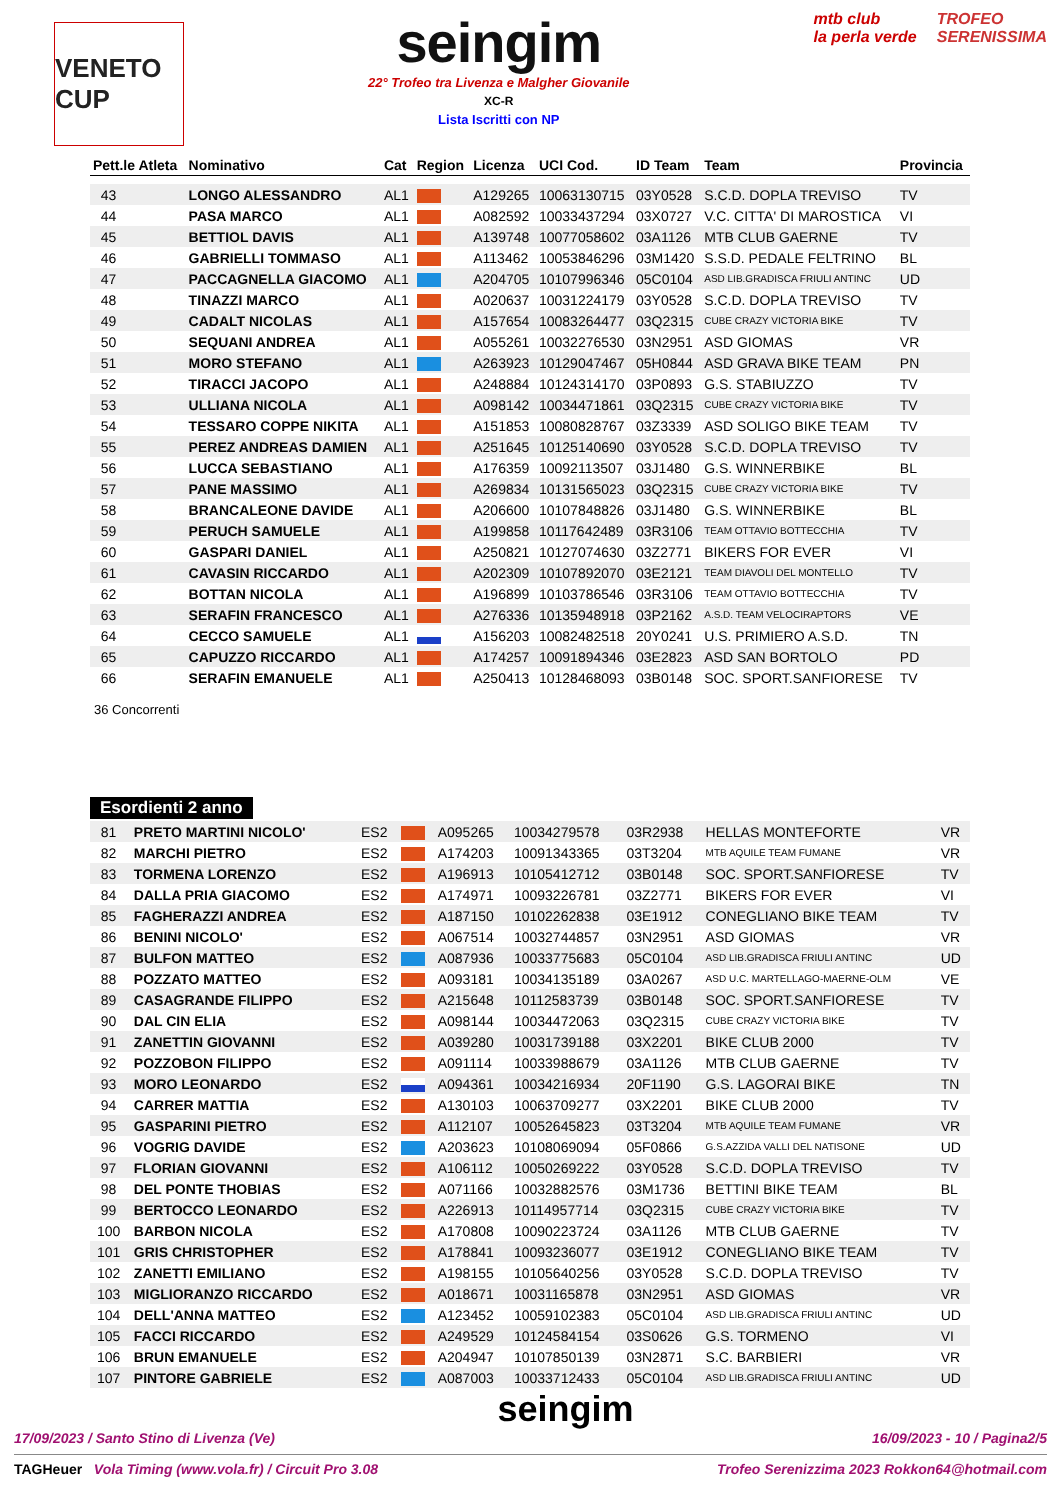VENETO CUP
seingim
22° Trofeo tra Livenza e Malgher Giovanile
XC-R
Lista Iscritti con NP
mtb club
la perla verde TROFEO
SERENISSIMA
| Pett.le Atleta | Nominativo | Cat | Region | Licenza | UCI Cod. | ID Team | Team | Provincia |
| --- | --- | --- | --- | --- | --- | --- | --- | --- |
| 43 | LONGO ALESSANDRO | AL1 | | A129265 | 10063130715 | 03Y0528 | S.C.D. DOPLA TREVISO | TV |
| 44 | PASA MARCO | AL1 | | A082592 | 10033437294 | 03X0727 | V.C. CITTA' DI MAROSTICA | VI |
| 45 | BETTIOL DAVIS | AL1 | | A139748 | 10077058602 | 03A1126 | MTB CLUB GAERNE | TV |
| 46 | GABRIELLI TOMMASO | AL1 | | A113462 | 10053846296 | 03M1420 | S.S.D. PEDALE FELTRINO | BL |
| 47 | PACCAGNELLA GIACOMO | AL1 | | A204705 | 10107996346 | 05C0104 | ASD LIB.GRADISCA FRIULI ANTINC | UD |
| 48 | TINAZZI MARCO | AL1 | | A020637 | 10031224179 | 03Y0528 | S.C.D. DOPLA TREVISO | TV |
| 49 | CADALT NICOLAS | AL1 | | A157654 | 10083264477 | 03Q2315 | CUBE CRAZY VICTORIA BIKE | TV |
| 50 | SEQUANI ANDREA | AL1 | | A055261 | 10032276530 | 03N2951 | ASD GIOMAS | VR |
| 51 | MORO STEFANO | AL1 | | A263923 | 10129047467 | 05H0844 | ASD GRAVA BIKE TEAM | PN |
| 52 | TIRACCI JACOPO | AL1 | | A248884 | 10124314170 | 03P0893 | G.S. STABIUZZO | TV |
| 53 | ULLIANA NICOLA | AL1 | | A098142 | 10034471861 | 03Q2315 | CUBE CRAZY VICTORIA BIKE | TV |
| 54 | TESSARO COPPE NIKITA | AL1 | | A151853 | 10080828767 | 03Z3339 | ASD SOLIGO BIKE TEAM | TV |
| 55 | PEREZ ANDREAS DAMIEN | AL1 | | A251645 | 10125140690 | 03Y0528 | S.C.D. DOPLA TREVISO | TV |
| 56 | LUCCA SEBASTIANO | AL1 | | A176359 | 10092113507 | 03J1480 | G.S. WINNERBIKE | BL |
| 57 | PANE MASSIMO | AL1 | | A269834 | 10131565023 | 03Q2315 | CUBE CRAZY VICTORIA BIKE | TV |
| 58 | BRANCALEONE DAVIDE | AL1 | | A206600 | 10107848826 | 03J1480 | G.S. WINNERBIKE | BL |
| 59 | PERUCH SAMUELE | AL1 | | A199858 | 10117642489 | 03R3106 | TEAM OTTAVIO BOTTECCHIA | TV |
| 60 | GASPARI DANIEL | AL1 | | A250821 | 10127074630 | 03Z2771 | BIKERS FOR EVER | VI |
| 61 | CAVASIN RICCARDO | AL1 | | A202309 | 10107892070 | 03E2121 | TEAM DIAVOLI DEL MONTELLO | TV |
| 62 | BOTTAN NICOLA | AL1 | | A196899 | 10103786546 | 03R3106 | TEAM OTTAVIO BOTTECCHIA | TV |
| 63 | SERAFIN FRANCESCO | AL1 | | A276336 | 10135948918 | 03P2162 | A.S.D. TEAM VELOCIRAPTORS | VE |
| 64 | CECCO SAMUELE | AL1 | | A156203 | 10082482518 | 20Y0241 | U.S. PRIMIERO A.S.D. | TN |
| 65 | CAPUZZO RICCARDO | AL1 | | A174257 | 10091894346 | 03E2823 | ASD SAN BORTOLO | PD |
| 66 | SERAFIN EMANUELE | AL1 | | A250413 | 10128468093 | 03B0148 | SOC. SPORT.SANFIORESE | TV |
36 Concorrenti
Esordienti 2 anno
| 81 | PRETO MARTINI NICOLO' | ES2 | | A095265 | 10034279578 | 03R2938 | HELLAS MONTEFORTE | VR |
| 82 | MARCHI PIETRO | ES2 | | A174203 | 10091343365 | 03T3204 | MTB AQUILE TEAM FUMANE | VR |
| 83 | TORMENA LORENZO | ES2 | | A196913 | 10105412712 | 03B0148 | SOC. SPORT.SANFIORESE | TV |
| 84 | DALLA PRIA GIACOMO | ES2 | | A174971 | 10093226781 | 03Z2771 | BIKERS FOR EVER | VI |
| 85 | FAGHERAZZI ANDREA | ES2 | | A187150 | 10102262838 | 03E1912 | CONEGLIANO BIKE TEAM | TV |
| 86 | BENINI NICOLO' | ES2 | | A067514 | 10032744857 | 03N2951 | ASD GIOMAS | VR |
| 87 | BULFON MATTEO | ES2 | | A087936 | 10033775683 | 05C0104 | ASD LIB.GRADISCA FRIULI ANTINC | UD |
| 88 | POZZATO MATTEO | ES2 | | A093181 | 10034135189 | 03A0267 | ASD U.C. MARTELLAGO-MAERNE-OLM | VE |
| 89 | CASAGRANDE FILIPPO | ES2 | | A215648 | 10112583739 | 03B0148 | SOC. SPORT.SANFIORESE | TV |
| 90 | DAL CIN ELIA | ES2 | | A098144 | 10034472063 | 03Q2315 | CUBE CRAZY VICTORIA BIKE | TV |
| 91 | ZANETTIN GIOVANNI | ES2 | | A039280 | 10031739188 | 03X2201 | BIKE CLUB 2000 | TV |
| 92 | POZZOBON FILIPPO | ES2 | | A091114 | 10033988679 | 03A1126 | MTB CLUB GAERNE | TV |
| 93 | MORO LEONARDO | ES2 | | A094361 | 10034216934 | 20F1190 | G.S. LAGORAI BIKE | TN |
| 94 | CARRER MATTIA | ES2 | | A130103 | 10063709277 | 03X2201 | BIKE CLUB 2000 | TV |
| 95 | GASPARINI PIETRO | ES2 | | A112107 | 10052645823 | 03T3204 | MTB AQUILE TEAM FUMANE | VR |
| 96 | VOGRIG DAVIDE | ES2 | | A203623 | 10108069094 | 05F0866 | G.S.AZZIDA VALLI DEL NATISONE | UD |
| 97 | FLORIAN GIOVANNI | ES2 | | A106112 | 10050269222 | 03Y0528 | S.C.D. DOPLA TREVISO | TV |
| 98 | DEL PONTE THOBIAS | ES2 | | A071166 | 10032882576 | 03M1736 | BETTINI BIKE TEAM | BL |
| 99 | BERTOCCO LEONARDO | ES2 | | A226913 | 10114957714 | 03Q2315 | CUBE CRAZY VICTORIA BIKE | TV |
| 100 | BARBON NICOLA | ES2 | | A170808 | 10090223724 | 03A1126 | MTB CLUB GAERNE | TV |
| 101 | GRIS CHRISTOPHER | ES2 | | A178841 | 10093236077 | 03E1912 | CONEGLIANO BIKE TEAM | TV |
| 102 | ZANETTI EMILIANO | ES2 | | A198155 | 10105640256 | 03Y0528 | S.C.D. DOPLA TREVISO | TV |
| 103 | MIGLIORANZO RICCARDO | ES2 | | A018671 | 10031165878 | 03N2951 | ASD GIOMAS | VR |
| 104 | DELL'ANNA MATTEO | ES2 | | A123452 | 10059102383 | 05C0104 | ASD LIB.GRADISCA FRIULI ANTINC | UD |
| 105 | FACCI RICCARDO | ES2 | | A249529 | 10124584154 | 03S0626 | G.S. TORMENO | VI |
| 106 | BRUN EMANUELE | ES2 | | A204947 | 10107850139 | 03N2871 | S.C. BARBIERI | VR |
| 107 | PINTORE GABRIELE | ES2 | | A087003 | 10033712433 | 05C0104 | ASD LIB.GRADISCA FRIULI ANTINC | UD |
seingim
17/09/2023 / Santo Stino di Livenza (Ve) 16/09/2023 - 10 / Pagina2/5
TAGHeuer Vola Timing (www.vola.fr) / Circuit Pro 3.08 Trofeo Serenizzima 2023 Rokkon64@hotmail.com